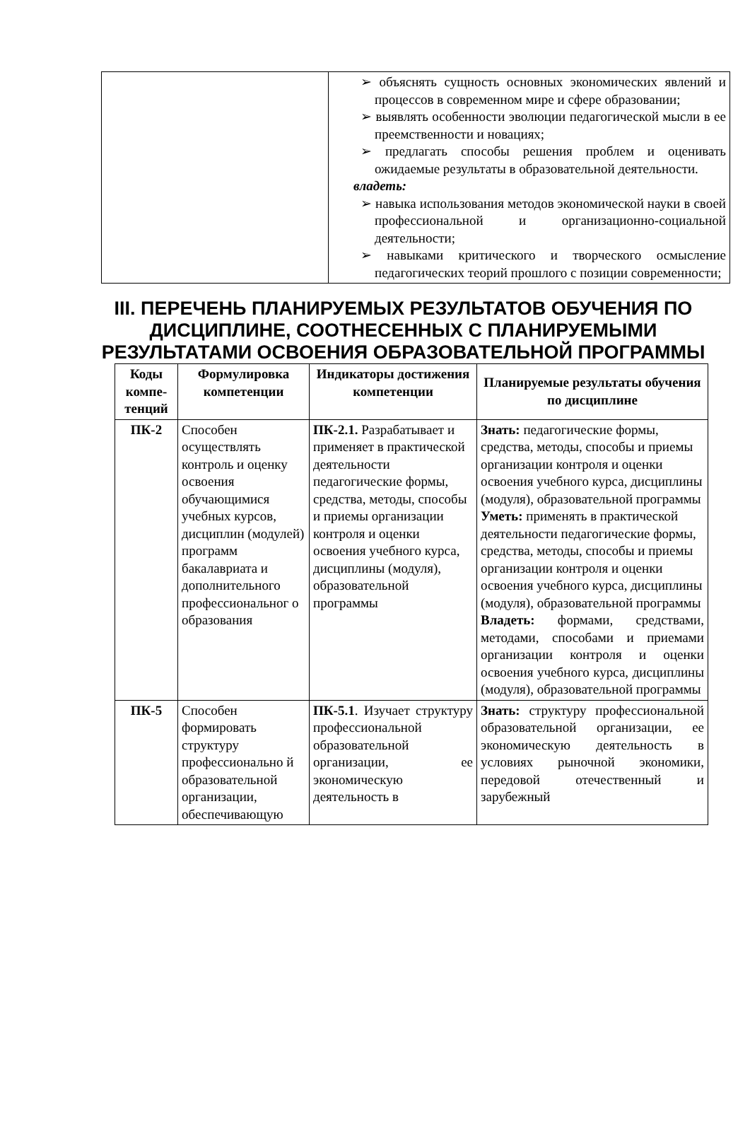| | ➢ объяснять сущность основных экономических явлений и процессов в современном мире и сфере образовании; ➢ выявлять особенности эволюции педагогической мысли в ее преемственности и новациях; ➢ предлагать способы решения проблем и оценивать ожидаемые результаты в образовательной деятельности. владеть: ➢ навыка использования методов экономической науки в своей профессиональной и организационно-социальной деятельности; ➢ навыками критического и творческого осмысление педагогических теорий прошлого с позиции современности; |
III. ПЕРЕЧЕНЬ ПЛАНИРУЕМЫХ РЕЗУЛЬТАТОВ ОБУЧЕНИЯ ПО ДИСЦИПЛИНЕ, СООТНЕСЕННЫХ С ПЛАНИРУЕМЫМИ РЕЗУЛЬТАТАМИ ОСВОЕНИЯ ОБРАЗОВАТЕЛЬНОЙ ПРОГРАММЫ
| Коды компе-тенций | Формулировка компетенции | Индикаторы достижения компетенции | Планируемые результаты обучения по дисциплине |
| --- | --- | --- | --- |
| ПК-2 | Способен осуществлять контроль и оценку освоения обучающимися учебных курсов, дисциплин (модулей) программ бакалавриата и дополнительного профессиональног о образования | ПК-2.1. Разрабатывает и применяет в практической деятельности педагогические формы, средства, методы, способы и приемы организации контроля и оценки освоения учебного курса, дисциплины (модуля), образовательной программы | Знать: педагогические формы, средства, методы, способы и приемы организации контроля и оценки освоения учебного курса, дисциплины (модуля), образовательной программы Уметь: применять в практической деятельности педагогические формы, средства, методы, способы и приемы организации контроля и оценки освоения учебного курса, дисциплины (модуля), образовательной программы Владеть: формами, средствами, методами, способами и приемами организации контроля и оценки освоения учебного курса, дисциплины (модуля), образовательной программы |
| ПК-5 | Способен формировать структуру профессионально й образовательной организации, обеспечивающую | ПК-5.1 . Изучает структуру профессиональной образовательной организации, ее экономическую деятельность в | Знать: структуру профессиональной образовательной организации, ее экономическую деятельность в условиях рыночной экономики, передовой отечественный и зарубежный |